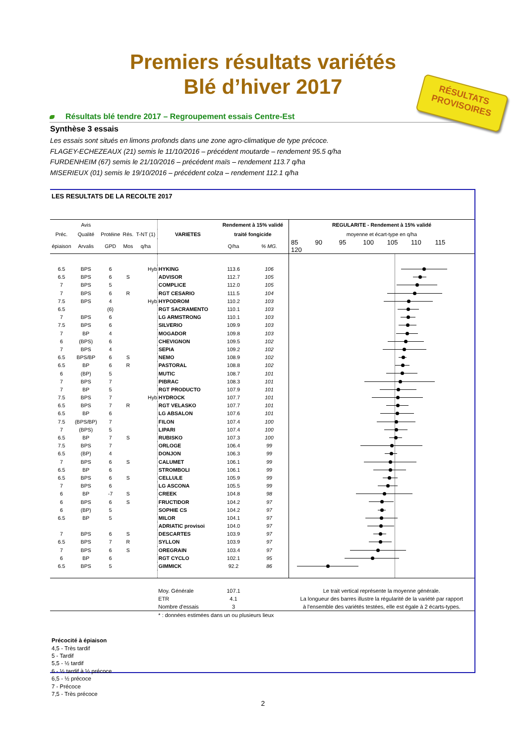Premiers résultats variétés
Blé d’hiver 2017
RÉSULTATS
PROVISOIRES
Résultats blé tendre 2017 – Regroupement essais Centre-Est
Synthèse 3 essais
Les essais sont situés en limons profonds dans une zone agro-climatique de type précoce.
FLAGEY-ECHEZEAUX (21) semis le 11/10/2016 – précédent moutarde – rendement 95.5 q/ha
FURDENHEIM (67) semis le 21/10/2016 – précédent maïs – rendement 113.7 q/ha
MISERIEUX (01) semis le 19/10/2016 – précédent colza – rendement 112.1 q/ha
LES RESULTATS DE LA RECOLTE 2017
| | Avis | | | | | Rendement à 15% validé | | REGULARITE - Rendement à 15% validé |
| --- | --- | --- | --- | --- | --- | --- | --- | --- |
| Préc. | Qualité | Protéine | Rés. | T-NT (1) | VARIETES | traité fongicide | | moyenne et écart-type en q/ha |
| épiaison | Arvalis | GPD | Mos | q/ha | | Q/ha | % MG. | 85 90 95 100 105 110 115 120 |
| 6.5 | BPS | 6 | | Hyb | HYKING | 113.6 | 106 | |
| 6.5 | BPS | 6 | S | | ADVISOR | 112.7 | 105 | |
| 7 | BPS | 5 | | | COMPLICE | 112.0 | 105 | |
| 7 | BPS | 6 | R | | RGT CESARIO | 111.5 | 104 | |
| 7.5 | BPS | 4 | | Hyb | HYPODROM | 110.2 | 103 | |
| 6.5 | | (6) | | | RGT SACRAMENTO | 110.1 | 103 | |
| 7 | BPS | 6 | | | LG ARMSTRONG | 110.1 | 103 | |
| 7.5 | BPS | 6 | | | SILVERIO | 109.9 | 103 | |
| 7 | BP | 4 | | | MOGADOR | 109.8 | 103 | |
| 6 | (BPS) | 6 | | | CHEVIGNON | 109.5 | 102 | |
| 7 | BPS | 4 | | | SEPIA | 109.2 | 102 | |
| 6.5 | BPS/BP | 6 | S | | NEMO | 108.9 | 102 | |
| 6.5 | BP | 6 | R | | PASTORAL | 108.8 | 102 | |
| 6 | (BP) | 5 | | | MUTIC | 108.7 | 101 | |
| 7 | BPS | 7 | | | PIBRAC | 108.3 | 101 | |
| 7 | BP | 5 | | | RGT PRODUCTO | 107.9 | 101 | |
| 7.5 | BPS | 7 | | Hyb | HYDROCK | 107.7 | 101 | |
| 6.5 | BPS | 7 | R | | RGT VELASKO | 107.7 | 101 | |
| 6.5 | BP | 6 | | | LG ABSALON | 107.6 | 101 | |
| 7.5 | (BPS/BP) | 7 | | | FILON | 107.4 | 100 | |
| 7 | (BPS) | 5 | | | LIPARI | 107.4 | 100 | |
| 6.5 | BP | 7 | S | | RUBISKO | 107.3 | 100 | |
| 7.5 | BPS | 7 | | | ORLOGE | 106.4 | 99 | |
| 6.5 | (BP) | 4 | | | DONJON | 106.3 | 99 | |
| 7 | BPS | 6 | S | | CALUMET | 106.1 | 99 | |
| 6.5 | BP | 6 | | | STROMBOLI | 106.1 | 99 | |
| 6.5 | BPS | 6 | S | | CELLULE | 105.9 | 99 | |
| 7 | BPS | 6 | | | LG ASCONA | 105.5 | 99 | |
| 6 | BP | -7 | S | | CREEK | 104.8 | 98 | |
| 6 | BPS | 6 | S | | FRUCTIDOR | 104.2 | 97 | |
| 6 | (BP) | 5 | | | SOPHIE CS | 104.2 | 97 | |
| 6.5 | BP | 5 | | | MILOR | 104.1 | 97 | |
| | | | | | ADRIATIC provisoi | 104.0 | 97 | |
| 7 | BPS | 6 | S | | DESCARTES | 103.9 | 97 | |
| 6.5 | BPS | 7 | R | | SYLLON | 103.9 | 97 | |
| 7 | BPS | 6 | S | | OREGRAIN | 103.4 | 97 | |
| 6 | BP | 6 | | | RGT CYCLO | 102.1 | 95 | |
| 6.5 | BPS | 5 | | | GIMMICK | 92.2 | 86 | |
| | | | | | Moy. Générale | 107.1 | | Le trait vertical représente la moyenne générale. |
| | | | | | ETR | 4.1 | | La longueur des barres illustre la régularité de la variété par rapport |
| | | | | | Nombre d'essais | 3 | | à l'ensemble des variétés testées, elle est égale à 2 écarts-types. |
| | | | | | * : données estimées dans un ou plusieurs lieux | | | |
Précocité à épiaison
4,5 - Très tardif
5 - Tardif
5,5 - ½ tardif
6 - ½ tardif à ½ précoce
6,5 - ½ précoce
7 - Précoce
7,5 - Très précoce
2